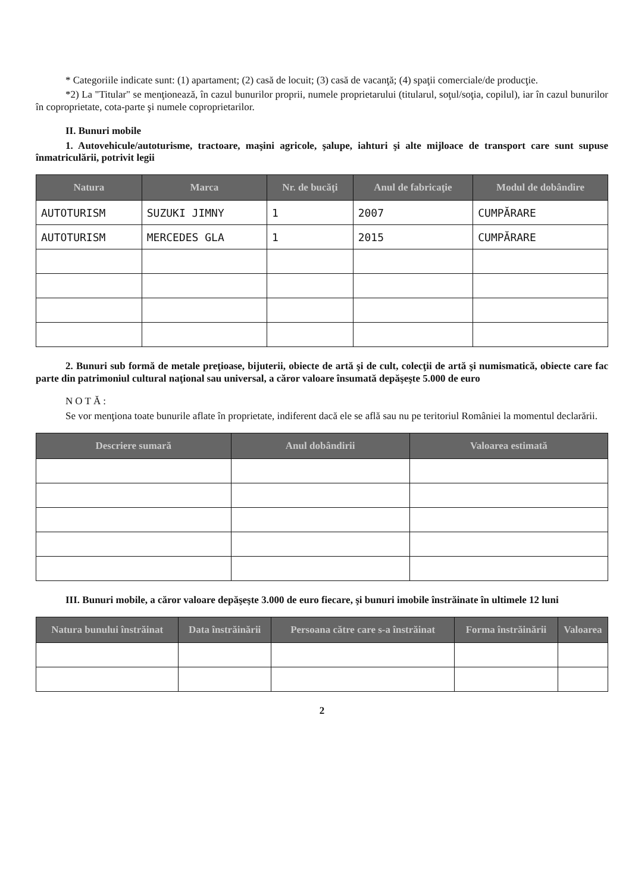* Categoriile indicate sunt: (1) apartament; (2) casă de locuit; (3) casă de vacanţă; (4) spaţii comerciale/de producţie.
*2) La "Titular" se menţionează, în cazul bunurilor proprii, numele proprietarului (titularul, soţul/soţia, copilul), iar în cazul bunurilor în coproprietate, cota-parte şi numele coproprietarilor.
II. Bunuri mobile
1. Autovehicule/autoturisme, tractoare, maşini agricole, şalupe, iahturi şi alte mijloace de transport care sunt supuse înmatriculării, potrivit legii
| Natura | Marca | Nr. de bucăţi | Anul de fabricaţie | Modul de dobândire |
| --- | --- | --- | --- | --- |
| AUTOTURISM | SUZUKI JIMNY | 1 | 2007 | CUMPĂRARE |
| AUTOTURISM | MERCEDES GLA | 1 | 2015 | CUMPĂRARE |
2. Bunuri sub formă de metale preţioase, bijuterii, obiecte de artă şi de cult, colecţii de artă şi numismatică, obiecte care fac parte din patrimoniul cultural naţional sau universal, a căror valoare însumată depăşeşte 5.000 de euro
NOTĂ:
Se vor menţiona toate bunurile aflate în proprietate, indiferent dacă ele se află sau nu pe teritoriul României la momentul declarării.
| Descriere sumară | Anul dobândirii | Valoarea estimată |
| --- | --- | --- |
III. Bunuri mobile, a căror valoare depăşeşte 3.000 de euro fiecare, şi bunuri imobile înstrăinate în ultimele 12 luni
| Natura bunului înstrăinat | Data înstrăinării | Persoana către care s-a înstrăinat | Forma înstrăinării | Valoarea |
| --- | --- | --- | --- | --- |
2